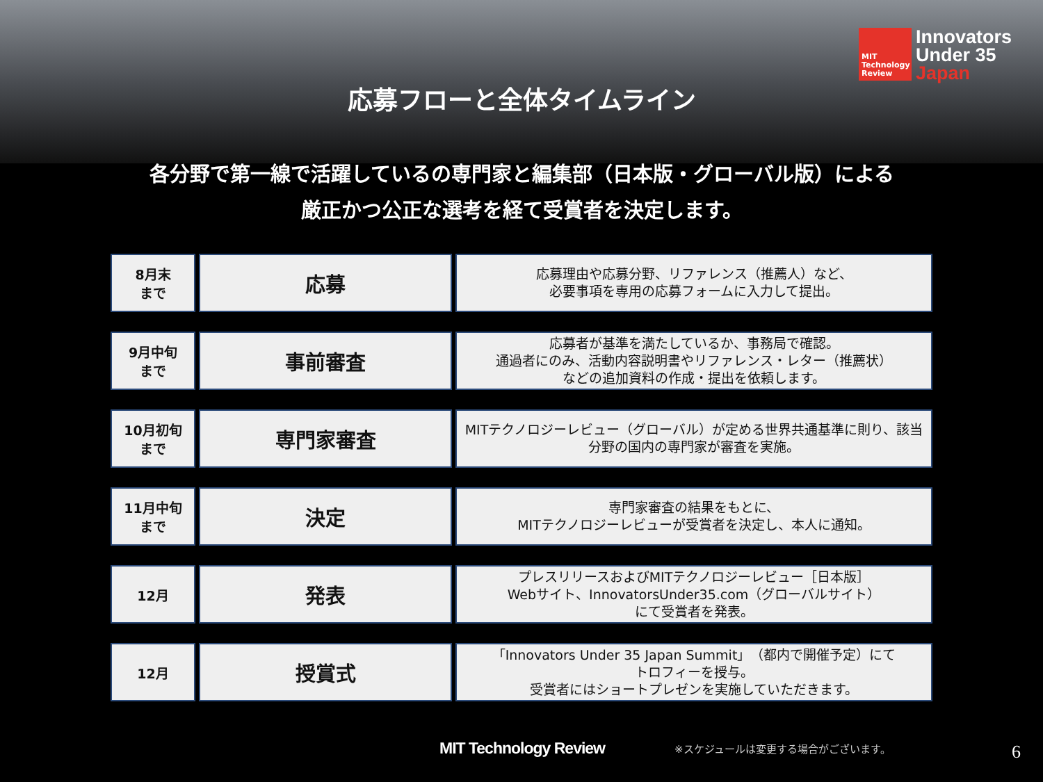MIT
Technology
Review
Innovators
Under 35
Japan
応募フローと全体タイムライン
各分野で第一線で活躍しているの専門家と編集部（日本版・グローバル版）による
厳正かつ公正な選考を経て受賞者を決定します。
| 8月末 まで | 応募 | 応募理由や応募分野、リファレンス（推薦人）など、 必要事項を専用の応募フォームに入力して提出。 |
| 9月中旬 まで | 事前審査 | 応募者が基準を満たしているか、事務局で確認。 通過者にのみ、活動内容説明書やリファレンス・レター（推薦状） などの追加資料の作成・提出を依頼します。 |
| 10月初旬 まで | 専門家審査 | MITテクノロジーレビュー（グローバル）が定める世界共通基準に則り、該当 分野の国内の専門家が審査を実施。 |
| 11月中旬 まで | 決定 | 専門家審査の結果をもとに、 MITテクノロジーレビューが受賞者を決定し、本人に通知。 |
| 12月 | 発表 | プレスリリースおよびMITテクノロジーレビュー［日本版］ Webサイト、InnovatorsUnder35.com（グローバルサイト） にて受賞者を発表。 |
| 12月 | 授賞式 | 「Innovators Under 35 Japan Summit」（都内で開催予定）にて トロフィーを授与。 受賞者にはショートプレゼンを実施していただきます。 |
MIT Technology Review
※スケジュールは変更する場合がございます。
6